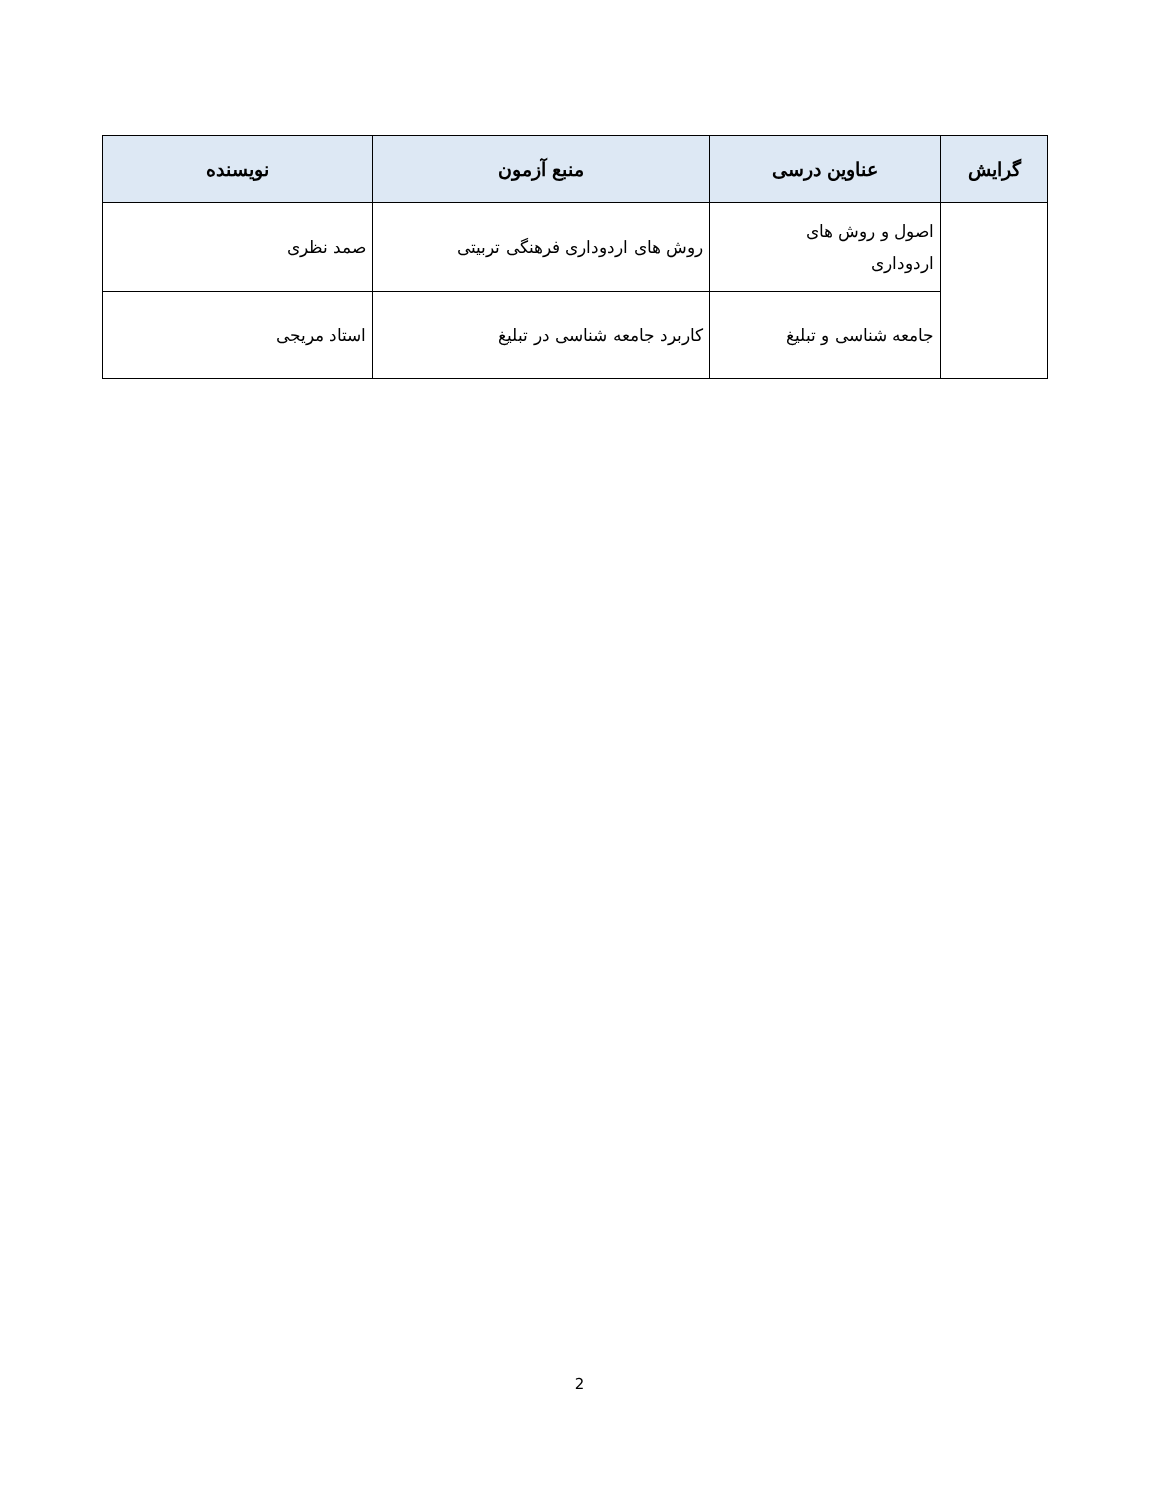| گرایش | عناوین درسی | منبع آزمون | نویسنده |
| --- | --- | --- | --- |
| | اصول و روش های اردوداری | روش های اردوداری فرهنگی تربیتی | صمد نظری |
| | جامعه شناسی و تبلیغ | کاربرد جامعه شناسی در تبلیغ | استاد مریجی |
2